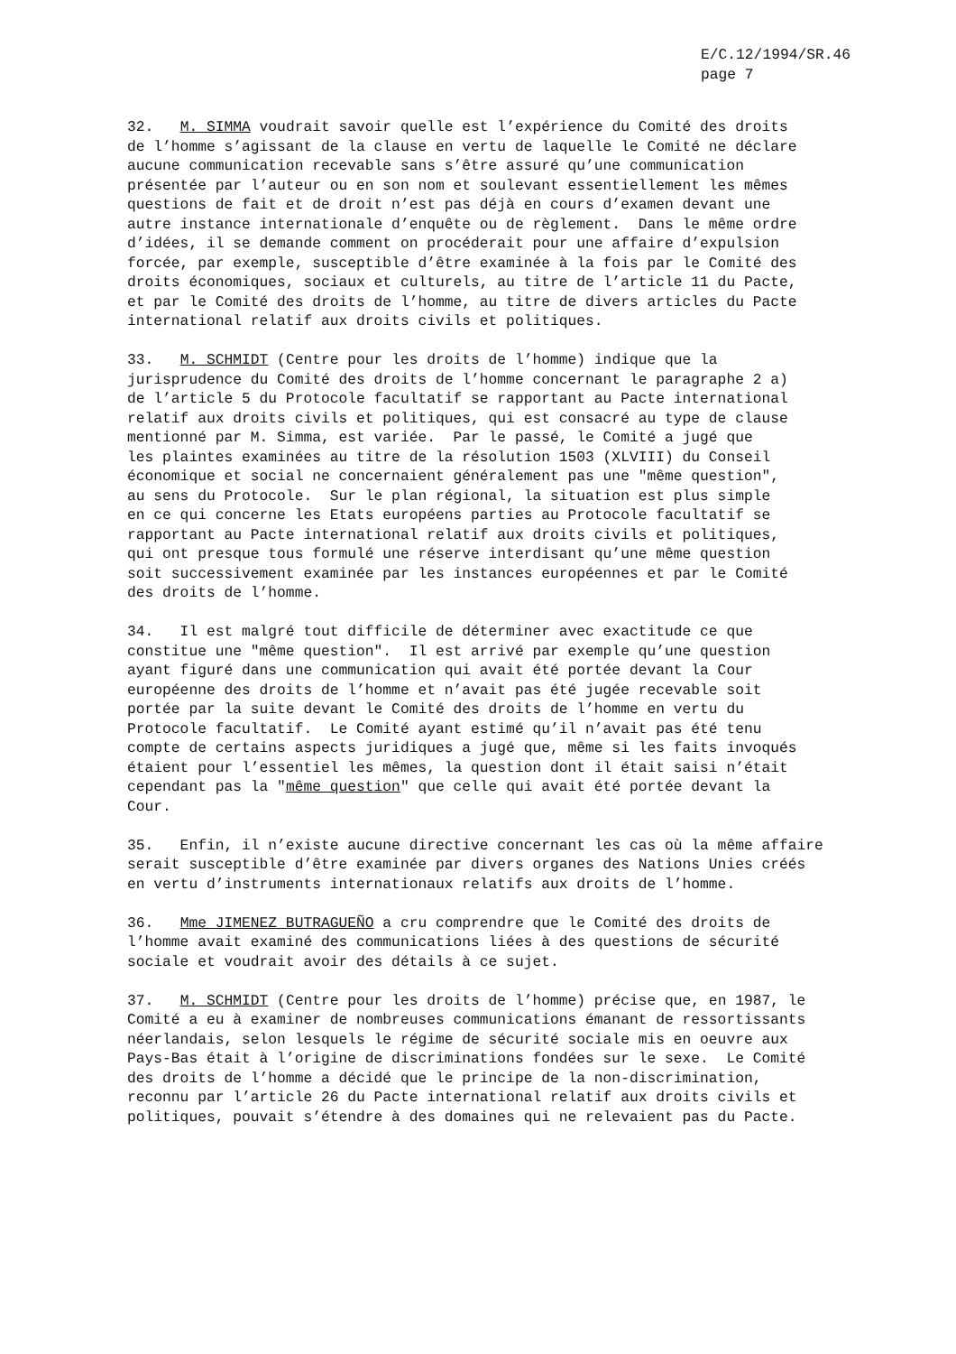E/C.12/1994/SR.46
page 7
32. M. SIMMA voudrait savoir quelle est l’expérience du Comité des droits de l’homme s’agissant de la clause en vertu de laquelle le Comité ne déclare aucune communication recevable sans s’être assuré qu’une communication présentée par l’auteur ou en son nom et soulevant essentiellement les mêmes questions de fait et de droit n’est pas déjà en cours d’examen devant une autre instance internationale d’enquête ou de règlement. Dans le même ordre d’idées, il se demande comment on procéderait pour une affaire d’expulsion forcée, par exemple, susceptible d’être examinée à la fois par le Comité des droits économiques, sociaux et culturels, au titre de l’article 11 du Pacte, et par le Comité des droits de l’homme, au titre de divers articles du Pacte international relatif aux droits civils et politiques.
33. M. SCHMIDT (Centre pour les droits de l’homme) indique que la jurisprudence du Comité des droits de l’homme concernant le paragraphe 2 a) de l’article 5 du Protocole facultatif se rapportant au Pacte international relatif aux droits civils et politiques, qui est consacré au type de clause mentionné par M. Simma, est variée. Par le passé, le Comité a jugé que les plaintes examinées au titre de la résolution 1503 (XLVIII) du Conseil économique et social ne concernaient généralement pas une "même question", au sens du Protocole. Sur le plan régional, la situation est plus simple en ce qui concerne les Etats européens parties au Protocole facultatif se rapportant au Pacte international relatif aux droits civils et politiques, qui ont presque tous formulé une réserve interdisant qu’une même question soit successivement examinée par les instances européennes et par le Comité des droits de l’homme.
34. Il est malgré tout difficile de déterminer avec exactitude ce que constitue une "même question". Il est arrivé par exemple qu’une question ayant figuré dans une communication qui avait été portée devant la Cour européenne des droits de l’homme et n’avait pas été jugée recevable soit portée par la suite devant le Comité des droits de l’homme en vertu du Protocole facultatif. Le Comité ayant estimé qu’il n’avait pas été tenu compte de certains aspects juridiques a jugé que, même si les faits invoqués étaient pour l’essentiel les mêmes, la question dont il était saisi n’était cependant pas la "même question" que celle qui avait été portée devant la Cour.
35. Enfin, il n’existe aucune directive concernant les cas où la même affaire serait susceptible d’être examinée par divers organes des Nations Unies créés en vertu d’instruments internationaux relatifs aux droits de l’homme.
36. Mme JIMENEZ BUTRAGUEÑO a cru comprendre que le Comité des droits de l’homme avait examiné des communications liées à des questions de sécurité sociale et voudrait avoir des détails à ce sujet.
37. M. SCHMIDT (Centre pour les droits de l’homme) précise que, en 1987, le Comité a eu à examiner de nombreuses communications émanant de ressortissants néerlandais, selon lesquels le régime de sécurité sociale mis en oeuvre aux Pays-Bas était à l’origine de discriminations fondées sur le sexe. Le Comité des droits de l’homme a décidé que le principe de la non-discrimination, reconnu par l’article 26 du Pacte international relatif aux droits civils et politiques, pouvait s’étendre à des domaines qui ne relevaient pas du Pacte.